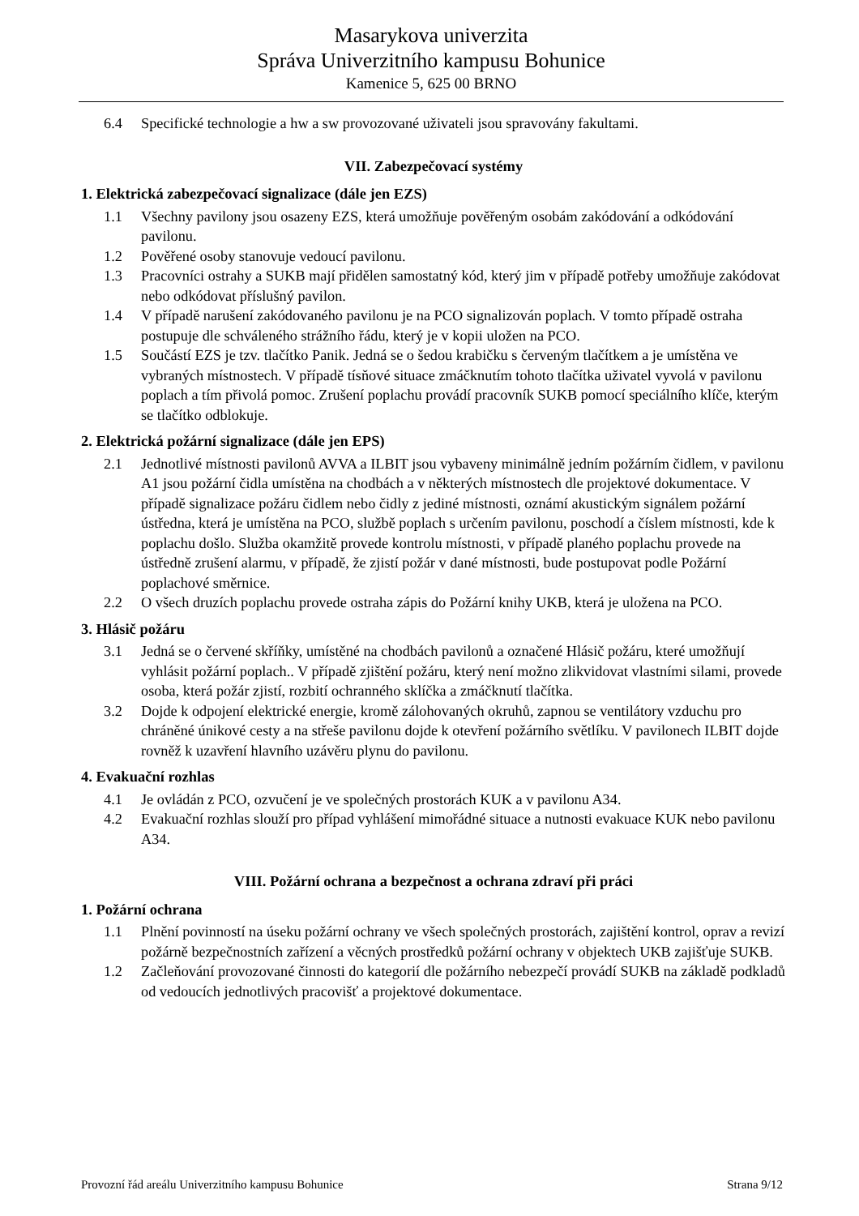Masarykova univerzita
Správa Univerzitního kampusu Bohunice
Kamenice 5, 625 00 BRNO
6.4 Specifické technologie a hw a sw provozované uživateli jsou spravovány fakultami.
VII. Zabezpečovací systémy
1. Elektrická zabezpečovací signalizace (dále jen EZS)
1.1 Všechny pavilony jsou osazeny EZS, která umožňuje pověřeným osobám zakódování a odkódování pavilonu.
1.2 Pověřené osoby stanovuje vedoucí pavilonu.
1.3 Pracovníci ostrahy a SUKB mají přidělen samostatný kód, který jim v případě potřeby umožňuje zakódovat nebo odkódovat příslušný pavilon.
1.4 V případě narušení zakódovaného pavilonu je na PCO signalizován poplach. V tomto případě ostraha postupuje dle schváleného strážního řádu, který je v kopii uložen na PCO.
1.5 Součástí EZS je tzv. tlačítko Panik. Jedná se o šedou krabičku s červeným tlačítkem a je umístěna ve vybraných místnostech. V případě tísňové situace zmáčknutím tohoto tlačítka uživatel vyvolá v pavilonu poplach a tím přivolá pomoc. Zrušení poplachu provádí pracovník SUKB pomocí speciálního klíče, kterým se tlačítko odblokuje.
2. Elektrická požární signalizace (dále jen EPS)
2.1 Jednotlivé místnosti pavilonů AVVA a ILBIT jsou vybaveny minimálně jedním požárním čidlem, v pavilonu A1 jsou požární čidla umístěna na chodbách a v některých místnostech dle projektové dokumentace. V případě signalizace požáru čidlem nebo čidly z jediné místnosti, oznámí akustickým signálem požární ústředna, která je umístěna na PCO, službě poplach s určením pavilonu, poschodí a číslem místnosti, kde k poplachu došlo. Služba okamžitě provede kontrolu místnosti, v případě planého poplachu provede na ústředně zrušení alarmu, v případě, že zjistí požár v dané místnosti, bude postupovat podle Požární poplachové směrnice.
2.2 O všech druzích poplachu provede ostraha zápis do Požární knihy UKB, která je uložena na PCO.
3. Hlásič požáru
3.1 Jedná se o červené skříňky, umístěné na chodbách pavilonů a označené Hlásič požáru, které umožňují vyhlásit požární poplach.. V případě zjištění požáru, který není možno zlikvidovat vlastními silami, provede osoba, která požár zjistí, rozbití ochranného sklíčka a zmáčknutí tlačítka.
3.2 Dojde k odpojení elektrické energie, kromě zálohovaných okruhů, zapnou se ventilátory vzduchu pro chráněné únikové cesty a na střeše pavilonu dojde k otevření požárního světlíku. V pavilonech ILBIT dojde rovněž k uzavření hlavního uzávěru plynu do pavilonu.
4. Evakuační rozhlas
4.1 Je ovládán z PCO, ozvučení je ve společných prostorách KUK a v pavilonu A34.
4.2 Evakuační rozhlas slouží pro případ vyhlášení mimořádné situace a nutnosti evakuace KUK nebo pavilonu A34.
VIII. Požární ochrana a bezpečnost a ochrana zdraví při práci
1. Požární ochrana
1.1 Plnění povinností na úseku požární ochrany ve všech společných prostorách, zajištění kontrol, oprav a revizí požárně bezpečnostních zařízení a věcných prostředků požární ochrany v objektech UKB zajišťuje SUKB.
1.2 Začleňování provozované činnosti do kategorií dle požárního nebezpečí provádí SUKB na základě podkladů od vedoucích jednotlivých pracovišť a projektové dokumentace.
Provozní řád areálu Univerzitního kampusu Bohunice Strana 9/12